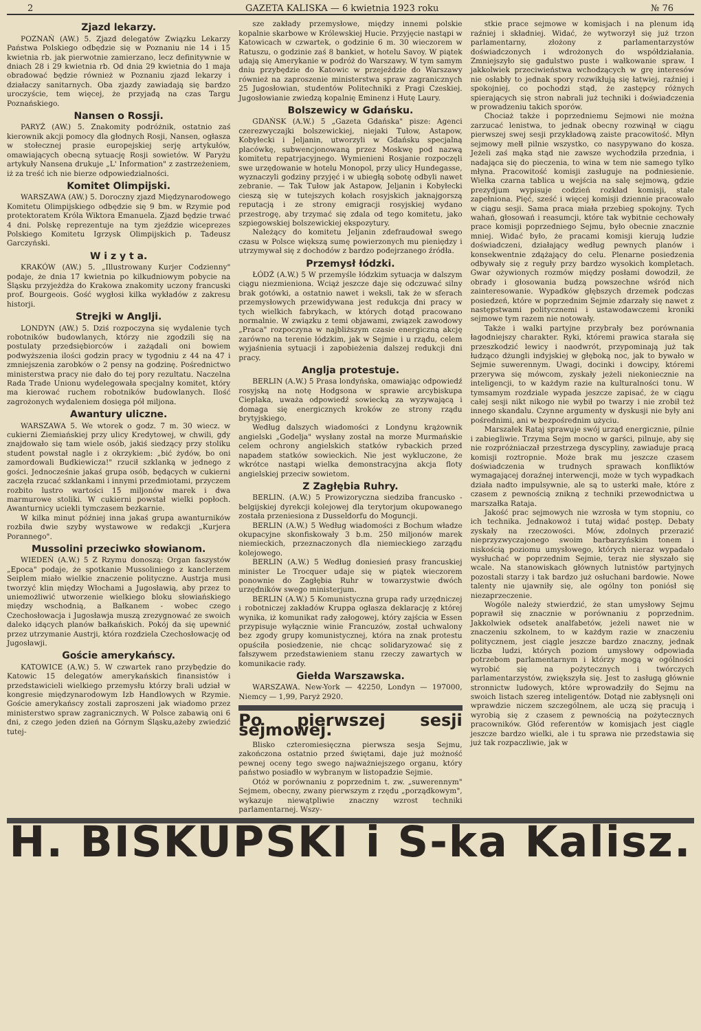2 GAZETA KALISKA — 6 kwietnia 1923 roku № 76
Zjazd lekarzy.
POZNAŃ (AW.) 5. Zjazd delegatów Związku Lekarzy Państwa Polskiego odbędzie się w Poznaniu nie 14 i 15 kwietnia rb. jak pierwotnie zamierzano, lecz definitywnie w dniach 28 i 29 kwietnia rb. Od dnia 29 kwietnia do 1 maja obradować będzie również w Poznaniu zjazd lekarzy i działaczy sanitarnych. Oba zjazdy zawiadają się bardzo uroczyście, tem więcej, że przyjadą na czas Targu Poznańskiego.
Nansen o Rossji.
PARYŻ (AW.) 5. Znakomity podróżnik, ostatnio zaś kierownik akcji pomocy dla głodnych Rosji, Nansen, ogłasza w stołecznej prasie europejskiej serję artykułów, omawiających obecną sytuację Rosji sowietów. W Paryżu artykuły Nansena drukuje „L' Information" z zastrzeżeniem, iż za treść ich nie bierze odpowiedzialności.
Komitet Olimpijski.
WARSZAWA (AW.) 5. Doroczny zjazd Międzynarodowego Komitetu Olimpijskiego odbędzie się 9 bm. w Rzymie pod protektoratem Króla Wiktora Emanuela. Zjazd będzie trwać 4 dni. Polskę reprezentuje na tym zjeździe wiceprezes Polskiego Komitetu Igrzysk Olimpijskich p. Tadeusz Garczyński.
W i z y t a.
KRAKÓW (AW.) 5. „Illustrowany Kurjer Codzienny" podaje, że dnia 17 kwietnia po kilkudniowym pobycie na Śląsku przyjeżdża do Krakowa znakomity uczony francuski prof. Bourgeois. Gość wygłosi kilka wykładów z zakresu historji.
Strejki w Anglji.
LONDYN (AW.) 5. Dziś rozpoczyna się wydalenie tych robotników budowlanych, którzy nie zgodzili się na postulaty przedsiębiorców i zażądali oni bowiem podwyższenia ilości godzin pracy w tygodniu z 44 na 47 i zmniejszenia zarobków o 2 pensy na godzinę. Pośrednictwo ministerstwa pracy nie dało do tej pory rezultatu. Naczelna Rada Trade Unionu wydelegowała specjalny komitet, który ma kierować ruchem robotników budowlanych. Ilość zagrożonych wydaleniem dosięga pół miljona.
Awantury uliczne.
WARSZAWA 5. We wtorek o godz. 7 m. 30 wiecz. w cukierni Ziemiańskiej przy ulicy Kredytowej, w chwili, gdy znajdowało się tam wiele osób, jakiś siedzący przy stoliku student powstał nagle i z okrzykiem: „bić żydów, bo oni zamordowali Budkiewicza!" rzucił szklanką w jednego z gości. Jednocześnie jakaś grupa osób, będących w cukierni zaczęła rzucać szklankami i innymi przedmiotami, przyczem rozbito lustro wartości 15 miljonów marek i dwa marmurowe stoliki. W cukierni powstał wielki popłoch. Awanturnicy uciekli tymczasem bezkarnie.
W kilka minut później inna jakaś grupa awanturników rozbiła dwie szyby wystawowe w redakcji „Kurjera Porannego".
Mussolini przeciwko słowianom.
WIEDEŃ (A.W.) 5 Z Rzymu donoszą: Organ faszystów „Epoca" podaje, że spotkanie Mussoliniego z kanclerzem Seiplem miało wielkie znaczenie polityczne. Austrja musi tworzyć klin między Włochami a Jugosławią, aby przez to uniemożliwić utworzenie wielkiego bloku słowiańskiego między wschodnią, a Bałkanem - wobec czego Czechosłowacja i Jugosławja muszą zrezygnować ze swoich daleko idących planów bałkańskich. Pokój da się upewnić przez utrzymanie Austrji, która rozdziela Czechosłowację od Jugosławji.
Goście amerykańscy.
KATOWICE (A.W.) 5. W czwartek rano przybędzie do Katowic 15 delegatów amerykańskich finansistów i przedstawicieli wielkiego przemysłu którzy brali udział w kongresie międzynarodowym Izb Handlowych w Rzymie. Goście amerykańscy zostali zaproszeni jak wiadomo przez ministerstwo spraw zagranicznych. W Polsce zabawią oni 6 dni, z czego jeden dzień na Górnym Śląsku,ażeby zwiedzić tutej-
sze zakłady przemysłowe, między innemi polskie kopalnie skarbowe w Królewskiej Hucie. Przyjęcie nastąpi w Katowicach w czwartek, o godzinie 6 m. 30 wieczorem w Ratuszu, o godzinie zaś 8 bankiet, w hotelu Savoy. W piątek udają się Amerykanie w podróż do Warszawy. W tym samym dniu przybędzie do Katowic w przejeździe do Warszawy również na zaproszenie ministerstwa spraw zagranicznych 25 Jugosłowian, studentów Politechniki z Pragi Czeskiej. Jugosłowianie zwiedzą kopalnię Eminenz i Hutę Laury.
Bolszewicy w Gdańsku.
GDAŃSK (A.W.) 5 „Gazeta Gdańska" pisze: Agenci czerezwyczajki bolszewickiej, niejaki Tułow, Astapow, Kobyłecki i Jeljanin, utworzyli w Gdańsku specjalną placówkę, subwencjonowaną przez Moskwę pod nazwą komitetu repatrjacyjnego. Wymienieni Rosjanie rozpoczęli swe urzędowanie w hotelu Monopol, przy ulicy Hundegasse, wyznaczyli godziny przyjęć i w ubiegłą sobotę odbyli nawet zebranie. — Tak Tułow jak Astapow, Jeljanin i Kobyłecki cieszą się w tutejszych kołach rosyjskich jaknajgorszą reputacją i ze strony emigracji rosyjskiej wydano przestrogę, aby trzymać się zdala od tego komitetu, jako szpiegowskiej bolszewickiej ekspozytury.
Należący do komitetu Jeljanin zdefraudował swego czasu w Polsce większą sumę powierzonych mu pieniędzy i utrzymywał się z dochodów z bardzo podejrzanego źródła.
Przemysł łódzki.
ŁÓDŹ (A.W.) 5 W przemyśle łódzkim sytuacja w dalszym ciągu niezmieniona. Wciąż jeszcze daje się odczuwać silny brak gotówki, a ostatnio nawet i weksli, tak że w sferach przemysłowych przewidywana jest redukcja dni pracy w tych wielkich fabrykach, w których dotąd pracowano normalnie. W związku z temi objawami, związek zawodowy „Praca" rozpoczyna w najbliższym czasie energiczną akcję zarówno na terenie łódzkim, jak w Sejmie i u rządu, celem wyjaśnienia sytuacji i zapobieżenia dalszej redukcji dni pracy.
Anglja protestuje.
BERLIN (A.W.) 5 Prasa londyńska, omawiając odpowiedź rosyjską na notę Hodgsona w sprawie arcybiskupa Cieplaka, uważa odpowiedź sowiecką za wyzywającą i domaga się energicznych kroków ze strony rządu brytyjskiego.
Według dalszych wiadomości z Londynu krążownik angielski „Godelja" wysłany został na morze Murmańskie celem ochrony angielskich statków rybackich przed napadem statków sowieckich. Nie jest wykluczone, że wkrótce nastąpi wielka demonstracyjna akcja floty angielskiej przeciw sowietom.
Z Zagłębia Ruhry.
BERLIN. (A.W.) 5 Prowizoryczna siedziba francusko - belgijskiej dyrekcji kolejowej dla terytorjum okupowanego została przeniesiona z Dusseldorfu do Moguncji.
BERLIN (A.W.) 5 Według wiadomości z Bochum władze okupacyjne skonfiskowały 3 b.m. 250 miljonów marek niemieckich, przeznaczonych dla niemieckiego zarządu kolejowego.
BERLIN (A.W.) 5 Według doniesień prasy francuskiej minister Le Trocquer udaje się w piątek wieczorem ponownie do Zagłębia Ruhr w towarzystwie dwóch urzędników swego ministerjum.
BERLIN (A.W.) 5 Komunistyczna grupa rady urzędniczej i robotniczej zakładów Kruppa ogłasza deklarację z której wynika, iż komunikat rady załogowej, który zajścia w Essen przypisuje wyłącznie winie Francuzów, został uchwalony bez zgody grupy komunistycznej, która na znak protestu opuściła posiedzenie, nie chcąc solidaryzować się z fałszywem przedstawieniem stanu rzeczy zawartych w komunikacie rady.
Giełda Warszawska.
WARSZAWA. New-York — 42250, Londyn — 197000, Niemcy — 1,99, Paryż 2920.
Po pierwszej sesji sejmowej.
Blisko czteromiesięczna pierwsza sesja Sejmu, zakończona ostatnio przed świętami, daje już możność pewnej oceny tego swego najważniejszego organu, który państwo posiadło w wybranym w listopadzie Sejmie.
Otóż w porównaniu z poprzednim t. zw. „suwerennym" Sejmem, obecny, zwany pierwszym z rzędu „porządkowym", wykazuje niewątpliwie znaczny wzrost techniki parlamentarnej. Wszy-
stkie prace sejmowe w komisjach i na plenum idą raźniej i składniej. Widać, że wytworzył się już trzon parlamentarny, złożony z parlamentarzystów doświadczonych i wdrożonych do współdziałania. Zmniejszyło się gadulstwo puste i wałkowanie spraw. I jakkolwiek przeciwieństwa wchodzących w grę interesów nie osłabły to jednak spory rozwikłują się łatwiej, raźniej i spokojniej, co pochodzi stąd, że zastępcy różnych spierających się stron nabrali już techniki i doświadczenia w prowadzeniu takich sporów.
Chociaż także i poprzedniemu Sejmowi nie można zarzucać lenistwa, to jednak obecny rozwinął w ciągu pierwszej swej sesji przykładową zaiste pracowitość. Młyn sejmowy mełł pilnie wszystko, co nasypywano do kosza. Jeżeli zaś mąka stąd nie zawsze wychodziła przednia, i nadająca się do pieczenia, to wina w tem nie samego tylko młyna. Pracowitość komisji zasługuje na podniesienie. Wielka czarna tablica u wejścia na salę sejmową, gdzie prezydjum wypisuje codzień rozkład komisji, stale zapełniona. Pięć, sześć i więcej komisji dziennie pracowało w ciągu sesji. Sama praca miała przebieg spokojny. Tych wahań, głosowań i reasumcji, które tak wybitnie cechowały prace komisji poprzedniego Sejmu, było obecnie znacznie mniej. Widać było, że pracami komisji kierują ludzie doświadczeni, działający według pewnych planów i konsekwentnie zdążający do celu. Plenarne posiedzenia odbywały się z reguły przy bardzo wysokich kompletach. Gwar ożywionych rozmów między posłami dowodził, że obrady i głosowania budzą powszechne wśród nich zainteresowanie. Wypadków głębszych drzemek podczas posiedzeń, które w poprzednim Sejmie zdarzały się nawet z następstwami politycznemi i ustawodawczemi kroniki sejmowe tym razem nie notowały.
Także i walki partyjne przybrały bez porównania łagodniejszy charakter. Ryki, któremi prawica starała się przeszkodzić lewicy i naodwrót, przypominają już tak łudząco dżungli indyjskiej w głęboką noc, jak to bywało w Sejmie suwerennym. Uwagi, docinki i dowcipy, któremi przerywa się mówcom, zyskały jeżeli niekoniecznie na inteligencji, to w każdym razie na kulturalności tonu. W tymsamym rozdziale wypada jeszcze zapisać, że w ciągu całej sesji nikt nikogo nie wybił po twarzy i nie zrobił też innego skandalu. Czynne argumenty w dyskusji nie były ani pośrednimi, ani w bezpośrednim użyciu.
Marszałek Rataj sprawuje swój urząd energicznie, pilnie i zabiegliwie. Trzyma Sejm mocno w garści, pilnuje, aby się nie rozpróżniaczał przestrzega dyscypliny, zawiaduje pracą komisji roztropnie. Może brak mu jeszcze czasem doświadczenia w trudnych sprawach konfliktów wymagającej doraźnej interwencji, może w tych wypadkach działa nadto impulsywnie, ale są to usterki małe, które z czasem z pewnością znikną z techniki przewodnictwa u marszałka Rataja.
Jakość prac sejmowych nie wzrosła w tym stopniu, co ich technika. Jednakowoż i tutaj widać postęp. Debaty zyskały na rzeczowości. Mów, zdolnych przerazić nieprzyzwyczajonego swoim barbarzyńskim tonem i niskością poziomu umysłowego, których nieraz wypadało wysłuchać w poprzednim Sejmie, teraz nie słyszało się wcale. Na stanowiskach głównych lutnistów partyjnych pozostali starzy i tak bardzo już osłuchani bardowie. Nowe talenty nie ujawniły się, ale ogólny ton poniósł się niezaprzeczenie.
Wogóle należy stwierdzić, że stan umysłowy Sejmu poprawił się znacznie w porównaniu z poprzednim. Jakkolwiek odsetek analfabetów, jeżeli nawet nie w znaczeniu szkolnem, to w każdym razie w znaczeniu politycznem, jest ciągle jeszcze bardzo znaczny, jednak liczba ludzi, których poziom umysłowy odpowiada potrzebom parlamentarnym i którzy mogą w ogólności wyrobić się na pożytecznych i twórczych parlamentarzystów, zwiększyła się. Jest to zasługą głównie stronnictw ludowych, które wprowadziły do Sejmu na swoich listach szereg inteligentów. Dotąd nie zabłysnęli oni wprawdzie niczem szczególnem, ale uczą się pracują i wyrobią się z czasem z pewnością na pożytecznych pracowników. Głód referentów w komisjach jest ciągle jeszcze bardzo wielki, ale i tu sprawa nie przedstawia się już tak rozpaczliwie, jak w
H. BISKUPSKI i S-ka Kalisz.